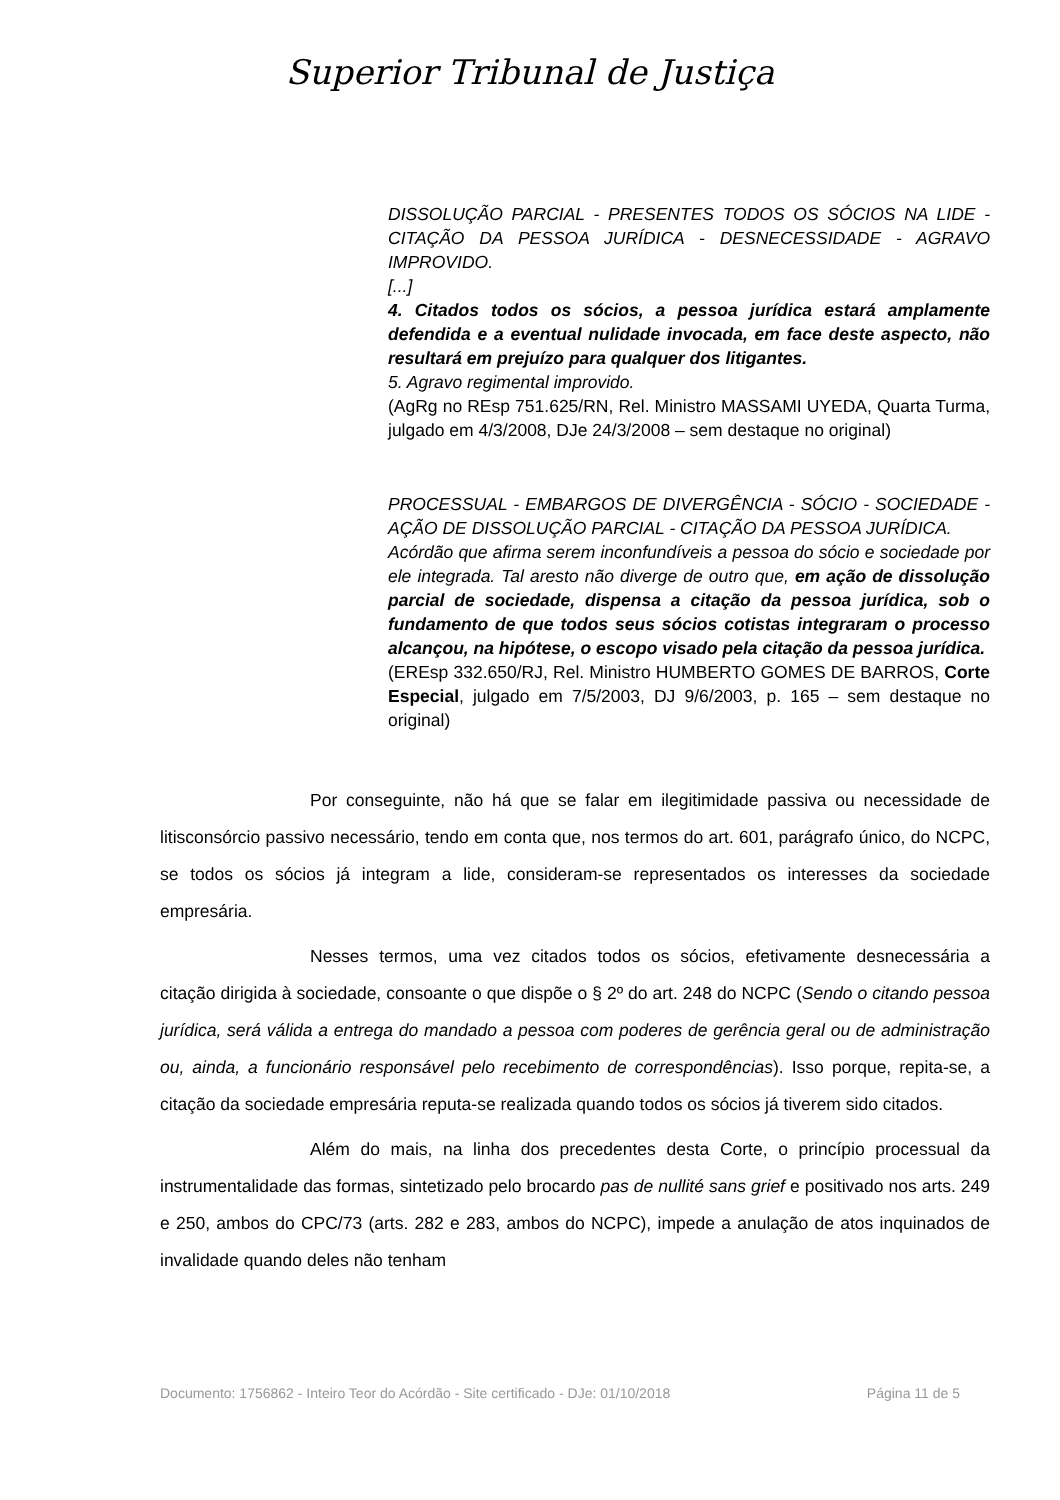Superior Tribunal de Justiça
DISSOLUÇÃO PARCIAL - PRESENTES TODOS OS SÓCIOS NA LIDE - CITAÇÃO DA PESSOA JURÍDICA - DESNECESSIDADE - AGRAVO IMPROVIDO.
[...]
4. Citados todos os sócios, a pessoa jurídica estará amplamente defendida e a eventual nulidade invocada, em face deste aspecto, não resultará em prejuízo para qualquer dos litigantes.
5. Agravo regimental improvido.
(AgRg no REsp 751.625/RN, Rel. Ministro MASSAMI UYEDA, Quarta Turma, julgado em 4/3/2008, DJe 24/3/2008 – sem destaque no original)
PROCESSUAL - EMBARGOS DE DIVERGÊNCIA - SÓCIO - SOCIEDADE - AÇÃO DE DISSOLUÇÃO PARCIAL - CITAÇÃO DA PESSOA JURÍDICA.
Acórdão que afirma serem inconfundíveis a pessoa do sócio e sociedade por ele integrada. Tal aresto não diverge de outro que, em ação de dissolução parcial de sociedade, dispensa a citação da pessoa jurídica, sob o fundamento de que todos seus sócios cotistas integraram o processo alcançou, na hipótese, o escopo visado pela citação da pessoa jurídica.
(EREsp 332.650/RJ, Rel. Ministro HUMBERTO GOMES DE BARROS, Corte Especial, julgado em 7/5/2003, DJ 9/6/2003, p. 165 – sem destaque no original)
Por conseguinte, não há que se falar em ilegitimidade passiva ou necessidade de litisconsórcio passivo necessário, tendo em conta que, nos termos do art. 601, parágrafo único, do NCPC, se todos os sócios já integram a lide, consideram-se representados os interesses da sociedade empresária.
Nesses termos, uma vez citados todos os sócios, efetivamente desnecessária a citação dirigida à sociedade, consoante o que dispõe o § 2º do art. 248 do NCPC (Sendo o citando pessoa jurídica, será válida a entrega do mandado a pessoa com poderes de gerência geral ou de administração ou, ainda, a funcionário responsável pelo recebimento de correspondências). Isso porque, repita-se, a citação da sociedade empresária reputa-se realizada quando todos os sócios já tiverem sido citados.
Além do mais, na linha dos precedentes desta Corte, o princípio processual da instrumentalidade das formas, sintetizado pelo brocardo pas de nullité sans grief e positivado nos arts. 249 e 250, ambos do CPC/73 (arts. 282 e 283, ambos do NCPC), impede a anulação de atos inquinados de invalidade quando deles não tenham
Documento: 1756862 - Inteiro Teor do Acórdão - Site certificado - DJe: 01/10/2018 Página 11 de 5